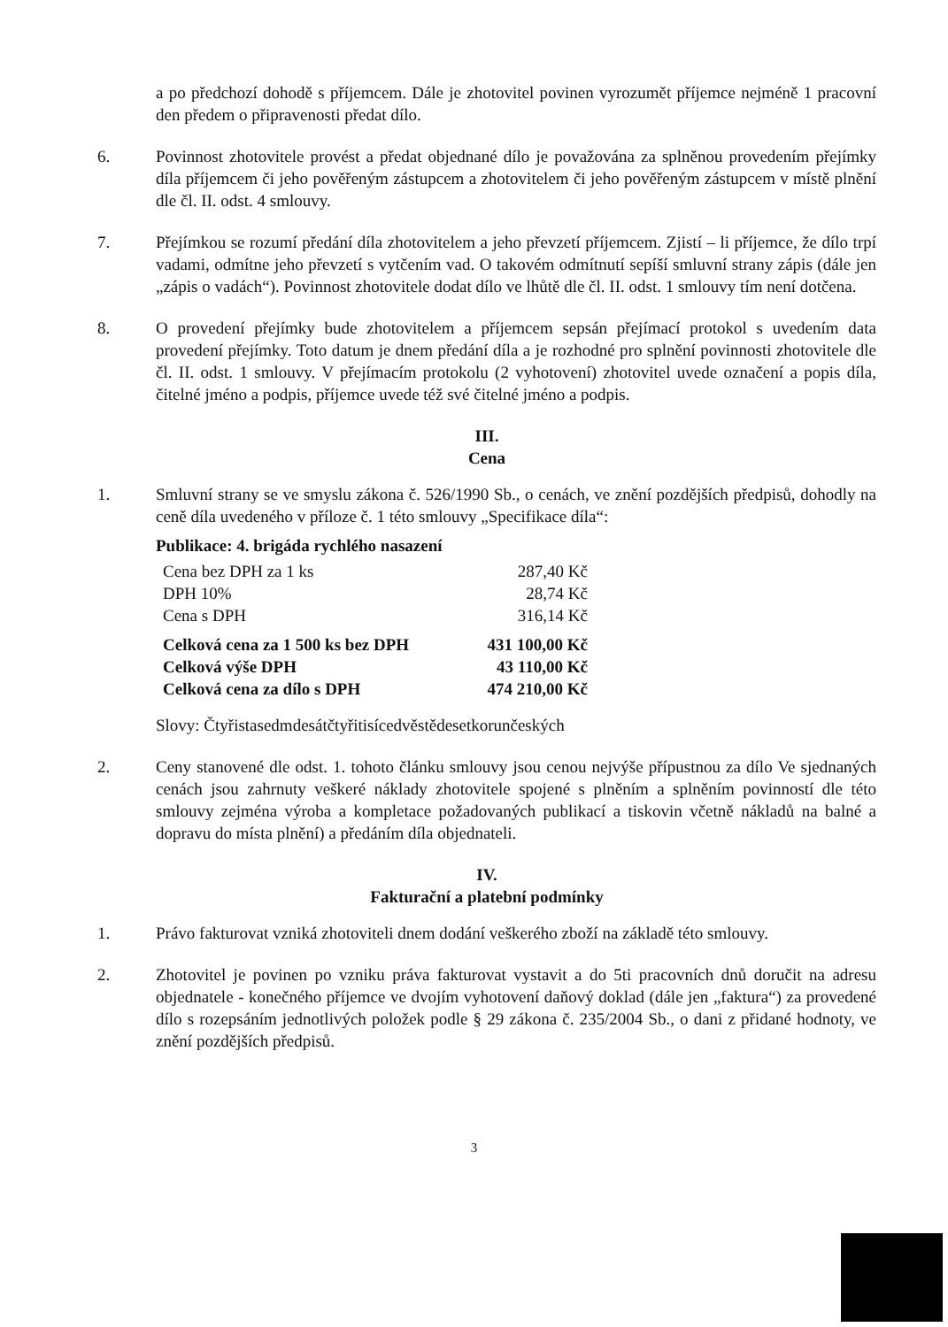a po předchozí dohodě s příjemcem. Dále je zhotovitel povinen vyrozumět příjemce nejméně 1 pracovní den předem o připravenosti předat dílo.
6. Povinnost zhotovitele provést a předat objednané dílo je považována za splněnou provedením přejímky díla příjemcem či jeho pověřeným zástupcem a zhotovitelem či jeho pověřeným zástupcem v místě plnění dle čl. II. odst. 4 smlouvy.
7. Přejímkou se rozumí předání díla zhotovitelem a jeho převzetí příjemcem. Zjistí – li příjemce, že dílo trpí vadami, odmítne jeho převzetí s vytčením vad. O takovém odmítnutí sepíší smluvní strany zápis (dále jen „zápis o vadách“). Povinnost zhotovitele dodat dílo ve lhůtě dle čl. II. odst. 1 smlouvy tím není dotčena.
8. O provedení přejímky bude zhotovitelem a příjemcem sepsán přejímací protokol s uvedením data provedení přejímky. Toto datum je dnem předání díla a je rozhodné pro splnění povinnosti zhotovitele dle čl. II. odst. 1 smlouvy. V přejímacím protokolu (2 vyhotovení) zhotovitel uvede označení a popis díla, čitelné jméno a podpis, příjemce uvede též své čitelné jméno a podpis.
III.
Cena
1. Smluvní strany se ve smyslu zákona č. 526/1990 Sb., o cenách, ve znění pozdějších předpisů, dohodly na ceně díla uvedeného v příloze č. 1 této smlouvy „Specifikace díla“:
Publikace: 4. brigáda rychlého nasazení
| Cena bez DPH za 1 ks | 287,40 Kč |
| DPH 10% | 28,74 Kč |
| Cena s DPH | 316,14 Kč |
| Celková cena za 1 500 ks bez DPH | 431 100,00 Kč |
| Celková výše DPH | 43 110,00 Kč |
| Celková cena za dílo s DPH | 474 210,00 Kč |
Slovy: Čtyřistasedmdesátčtyřitisícedvěstědesetkorunčeských
2. Ceny stanovené dle odst. 1. tohoto článku smlouvy jsou cenou nejvýše přípustnou za dílo Ve sjednaných cenách jsou zahrnuty veškeré náklady zhotovitele spojené s plněním a splněním povinností dle této smlouvy zejména výroba a kompletace požadovaných publikací a tiskovin včetně nákladů na balné a dopravu do místa plnění) a předáním díla objednateli.
IV.
Fakturační a platební podmínky
1. Právo fakturovat vzniká zhotoviteli dnem dodání veškerého zboží na základě této smlouvy.
2. Zhotovitel je povinen po vzniku práva fakturovat vystavit a do 5ti pracovních dnů doručit na adresu objednatele - konečného příjemce ve dvojím vyhotovení daňový doklad (dále jen „faktura“) za provedené dílo s rozepsáním jednotlivých položek podle § 29 zákona č. 235/2004 Sb., o dani z přidané hodnoty, ve znění pozdějších předpisů.
3